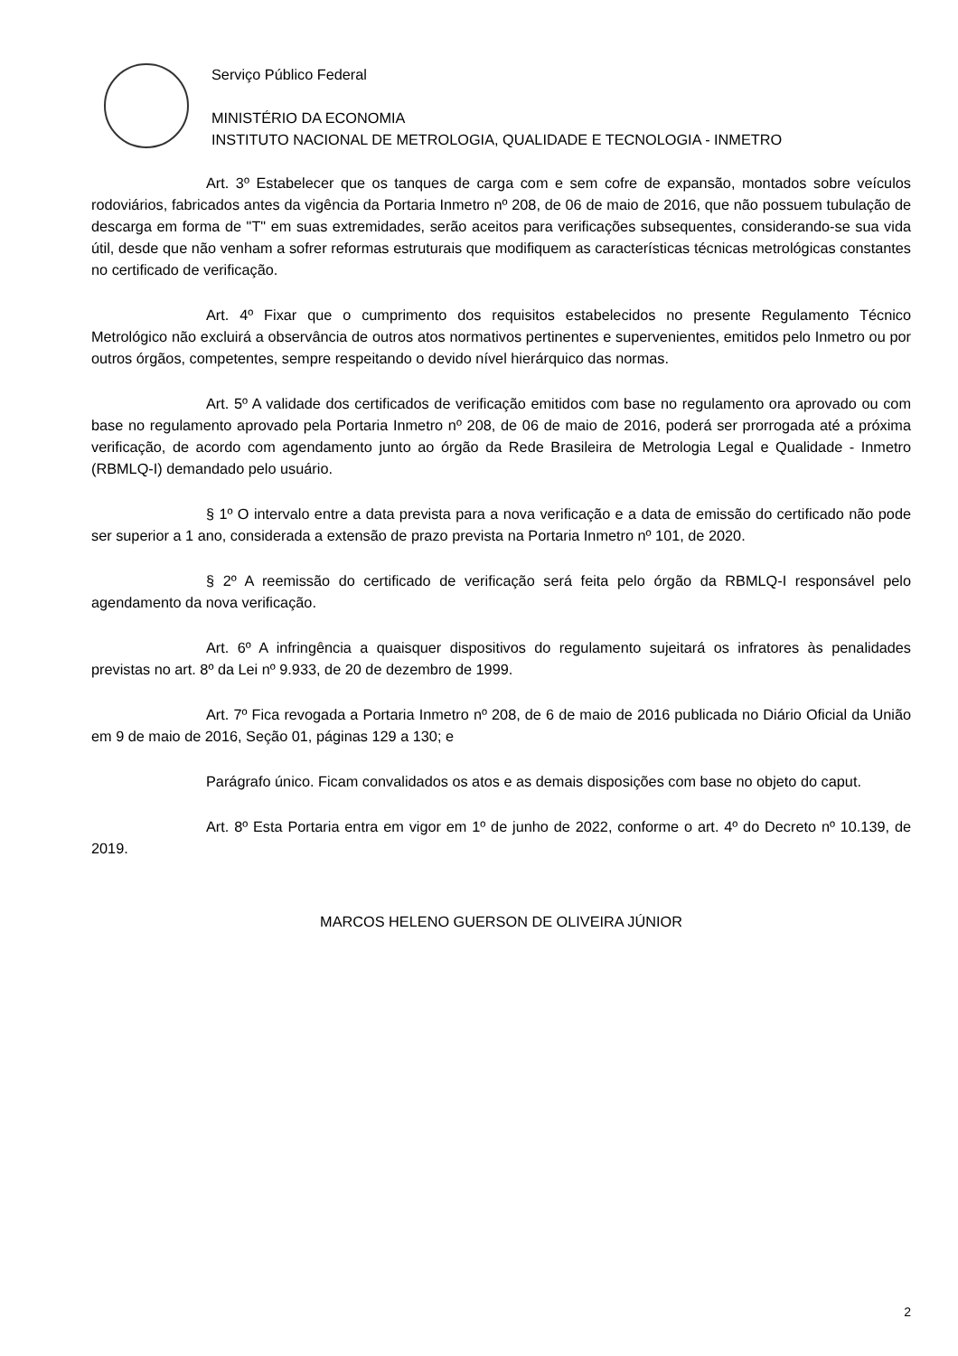Serviço Público Federal
MINISTÉRIO DA ECONOMIA
INSTITUTO NACIONAL DE METROLOGIA, QUALIDADE E TECNOLOGIA - INMETRO
Art. 3º Estabelecer que os tanques de carga com e sem cofre de expansão, montados sobre veículos rodoviários, fabricados antes da vigência da Portaria Inmetro nº 208, de 06 de maio de 2016, que não possuem tubulação de descarga em forma de "T" em suas extremidades, serão aceitos para verificações subsequentes, considerando-se sua vida útil, desde que não venham a sofrer reformas estruturais que modifiquem as características técnicas metrológicas constantes no certificado de verificação.
Art. 4º Fixar que o cumprimento dos requisitos estabelecidos no presente Regulamento Técnico Metrológico não excluirá a observância de outros atos normativos pertinentes e supervenientes, emitidos pelo Inmetro ou por outros órgãos, competentes, sempre respeitando o devido nível hierárquico das normas.
Art. 5º A validade dos certificados de verificação emitidos com base no regulamento ora aprovado ou com base no regulamento aprovado pela Portaria Inmetro nº 208, de 06 de maio de 2016, poderá ser prorrogada até a próxima verificação, de acordo com agendamento junto ao órgão da Rede Brasileira de Metrologia Legal e Qualidade - Inmetro (RBMLQ-I) demandado pelo usuário.
§ 1º O intervalo entre a data prevista para a nova verificação e a data de emissão do certificado não pode ser superior a 1 ano, considerada a extensão de prazo prevista na Portaria Inmetro nº 101, de 2020.
§ 2º A reemissão do certificado de verificação será feita pelo órgão da RBMLQ-I responsável pelo agendamento da nova verificação.
Art. 6º A infringência a quaisquer dispositivos do regulamento sujeitará os infratores às penalidades previstas no art. 8º da Lei nº 9.933, de 20 de dezembro de 1999.
Art. 7º Fica revogada a Portaria Inmetro nº 208, de 6 de maio de 2016 publicada no Diário Oficial da União em 9 de maio de 2016, Seção 01, páginas 129 a 130; e
Parágrafo único. Ficam convalidados os atos e as demais disposições com base no objeto do caput.
Art. 8º Esta Portaria entra em vigor em 1º de junho de 2022, conforme o art. 4º do Decreto nº 10.139, de 2019.
MARCOS HELENO GUERSON DE OLIVEIRA JÚNIOR
2